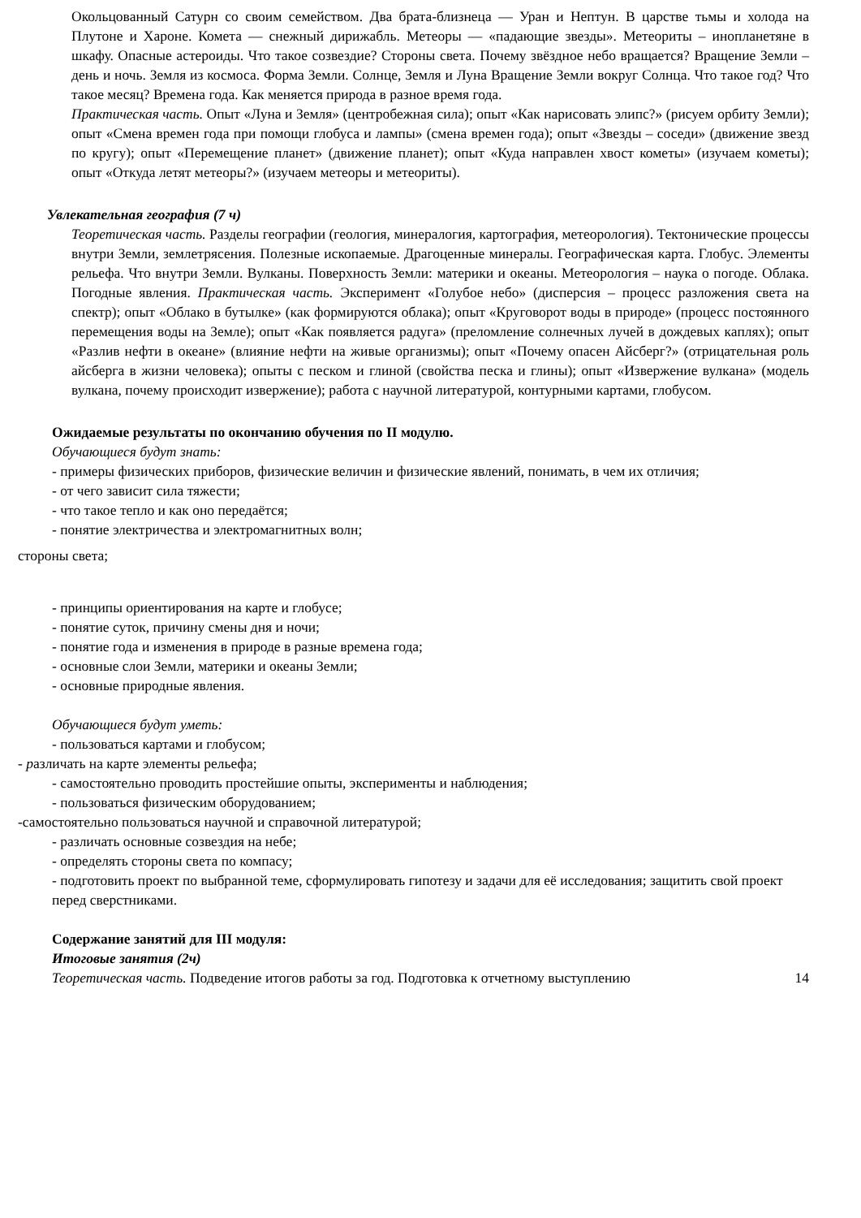Окольцованный Сатурн со своим семейством. Два брата-близнеца — Уран и Нептун. В царстве тьмы и холода на Плутоне и Хароне. Комета — снежный дирижабль. Метеоры — «падающие звезды». Метеориты – инопланетяне в шкафу. Опасные астероиды. Что такое созвездие? Стороны света. Почему звёздное небо вращается? Вращение Земли – день и ночь. Земля из космоса. Форма Земли. Солнце, Земля и Луна Вращение Земли вокруг Солнца. Что такое год? Что такое месяц? Времена года. Как меняется природа в разное время года.
Практическая часть. Опыт «Луна и Земля» (центробежная сила); опыт «Как нарисовать элипс?» (рисуем орбиту Земли); опыт «Смена времен года при помощи глобуса и лампы» (смена времен года); опыт «Звезды – соседи» (движение звезд по кругу); опыт «Перемещение планет» (движение планет); опыт «Куда направлен хвост кометы» (изучаем кометы); опыт «Откуда летят метеоры?» (изучаем метеоры и метеориты).
Увлекательная география (7 ч)
Теоретическая часть. Разделы географии (геология, минералогия, картография, метеорология). Тектонические процессы внутри Земли, землетрясения. Полезные ископаемые. Драгоценные минералы. Географическая карта. Глобус. Элементы рельефа. Что внутри Земли. Вулканы. Поверхность Земли: материки и океаны. Метеорология – наука о погоде. Облака. Погодные явления. Практическая часть. Эксперимент «Голубое небо» (дисперсия – процесс разложения света на спектр); опыт «Облако в бутылке» (как формируются облака); опыт «Круговорот воды в природе» (процесс постоянного перемещения воды на Земле); опыт «Как появляется радуга» (преломление солнечных лучей в дождевых каплях); опыт «Разлив нефти в океане» (влияние нефти на живые организмы); опыт «Почему опасен Айсберг?» (отрицательная роль айсберга в жизни человека); опыты с песком и глиной (свойства песка и глины); опыт «Извержение вулкана» (модель вулкана, почему происходит извержение); работа с научной литературой, контурными картами, глобусом.
Ожидаемые результаты по окончанию обучения по II модулю.
Обучающиеся будут знать:
- примеры физических приборов, физические величин и физические явлений, понимать, в чем их отличия;
- от чего зависит сила тяжести;
- что такое тепло и как оно передаётся;
- понятие электричества и электромагнитных волн;
стороны света;
- принципы ориентирования на карте и глобусе;
- понятие суток, причину смены дня и ночи;
- понятие года и изменения в природе в разные времена года;
- основные слои Земли, материки и океаны Земли;
- основные природные явления.
Обучающиеся будут уметь:
- пользоваться картами и глобусом;
- различать на карте элементы рельефа;
- самостоятельно проводить простейшие опыты, эксперименты и наблюдения;
- пользоваться физическим оборудованием;
-самостоятельно пользоваться научной и справочной литературой;
- различать основные созвездия на небе;
- определять стороны света по компасу;
- подготовить проект по выбранной теме, сформулировать гипотезу и задачи для её исследования; защитить свой проект перед сверстниками.
Содержание занятий для III модуля:
Итоговые занятия (2ч)
Теоретическая часть. Подведение итогов работы за год. Подготовка к отчетному выступлению 14